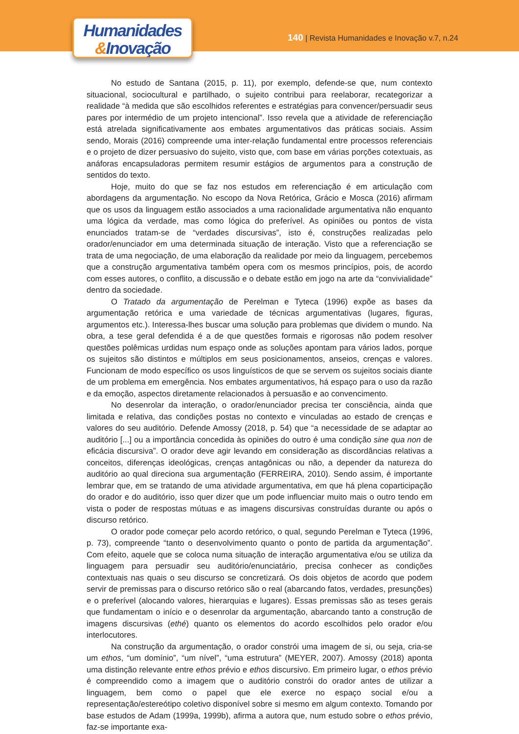Humanidades
&Inovação
140 | Revista Humanidades e Inovação v.7, n.24
No estudo de Santana (2015, p. 11), por exemplo, defende-se que, num contexto situacional, sociocultural e partilhado, o sujeito contribui para reelaborar, recategorizar a realidade “à medida que são escolhidos referentes e estratégias para convencer/persuadir seus pares por intermédio de um projeto intencional”. Isso revela que a atividade de referenciação está atrelada significativamente aos embates argumentativos das práticas sociais. Assim sendo, Morais (2016) compreende uma inter-relação fundamental entre processos referenciais e o projeto de dizer persuasivo do sujeito, visto que, com base em várias porções cotextuais, as anáforas encapsuladoras permitem resumir estágios de argumentos para a construção de sentidos do texto.
Hoje, muito do que se faz nos estudos em referenciação é em articulação com abordagens da argumentação. No escopo da Nova Retórica, Grácio e Mosca (2016) afirmam que os usos da linguagem estão associados a uma racionalidade argumentativa não enquanto uma lógica da verdade, mas como lógica do preferível. As opiniões ou pontos de vista enunciados tratam-se de “verdades discursivas”, isto é, construções realizadas pelo orador/enunciador em uma determinada situação de interação. Visto que a referenciação se trata de uma negociação, de uma elaboração da realidade por meio da linguagem, percebemos que a construção argumentativa também opera com os mesmos princípios, pois, de acordo com esses autores, o conflito, a discussão e o debate estão em jogo na arte da “convivialidade” dentro da sociedade.
O Tratado da argumentação de Perelman e Tyteca (1996) expõe as bases da argumentação retórica e uma variedade de técnicas argumentativas (lugares, figuras, argumentos etc.). Interessa-lhes buscar uma solução para problemas que dividem o mundo. Na obra, a tese geral defendida é a de que questões formais e rigorosas não podem resolver questões polêmicas urdidas num espaço onde as soluções apontam para vários lados, porque os sujeitos são distintos e múltiplos em seus posicionamentos, anseios, crenças e valores. Funcionam de modo específico os usos linguísticos de que se servem os sujeitos sociais diante de um problema em emergência. Nos embates argumentativos, há espaço para o uso da razão e da emoção, aspectos diretamente relacionados à persuasão e ao convencimento.
No desenrolar da interação, o orador/enunciador precisa ter consciência, ainda que limitada e relativa, das condições postas no contexto e vinculadas ao estado de crenças e valores do seu auditório. Defende Amossy (2018, p. 54) que “a necessidade de se adaptar ao auditório [...] ou a importância concedida às opiniões do outro é uma condição sine qua non de eficácia discursiva”. O orador deve agir levando em consideração as discordâncias relativas a conceitos, diferenças ideológicas, crenças antagônicas ou não, a depender da natureza do auditório ao qual direciona sua argumentação (FERREIRA, 2010). Sendo assim, é importante lembrar que, em se tratando de uma atividade argumentativa, em que há plena coparticipação do orador e do auditório, isso quer dizer que um pode influenciar muito mais o outro tendo em vista o poder de respostas mútuas e as imagens discursivas construídas durante ou após o discurso retórico.
O orador pode começar pelo acordo retórico, o qual, segundo Perelman e Tyteca (1996, p. 73), compreende “tanto o desenvolvimento quanto o ponto de partida da argumentação”. Com efeito, aquele que se coloca numa situação de interação argumentativa e/ou se utiliza da linguagem para persuadir seu auditório/enunciatário, precisa conhecer as condições contextuais nas quais o seu discurso se concretizará. Os dois objetos de acordo que podem servir de premissas para o discurso retórico são o real (abarcando fatos, verdades, presunções) e o preferível (alocando valores, hierarquias e lugares). Essas premissas são as teses gerais que fundamentam o início e o desenrolar da argumentação, abarcando tanto a construção de imagens discursivas (ethé) quanto os elementos do acordo escolhidos pelo orador e/ou interlocutores.
Na construção da argumentação, o orador constrói uma imagem de si, ou seja, cria-se um ethos, “um domínio”, “um nível”, “uma estrutura” (MEYER, 2007). Amossy (2018) aponta uma distinção relevante entre ethos prévio e ethos discursivo. Em primeiro lugar, o ethos prévio é compreendido como a imagem que o auditório constrói do orador antes de utilizar a linguagem, bem como o papel que ele exerce no espaço social e/ou a representação/estereótipo coletivo disponível sobre si mesmo em algum contexto. Tomando por base estudos de Adam (1999a, 1999b), afirma a autora que, num estudo sobre o ethos prévio, faz-se importante exa-